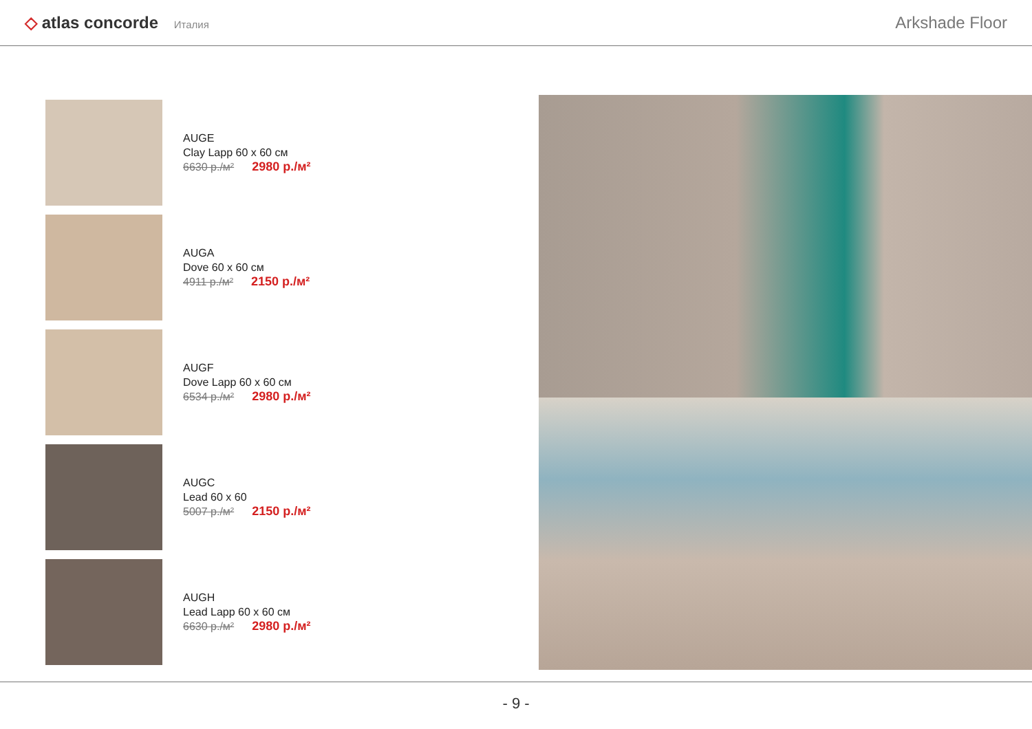◇ atlas concorde Италия
Arkshade Floor
AUGE
Clay Lapp 60 x 60 см
6630 р./м² 2980 р./м²
AUGA
Dove 60 x 60 см
4911 р./м² 2150 р./м²
AUGF
Dove Lapp 60 x 60 см
6534 р./м² 2980 р./м²
AUGC
Lead 60 x 60
5007 р./м² 2150 р./м²
AUGH
Lead Lapp 60 x 60 см
6630 р./м² 2980 р./м²
- 9 -